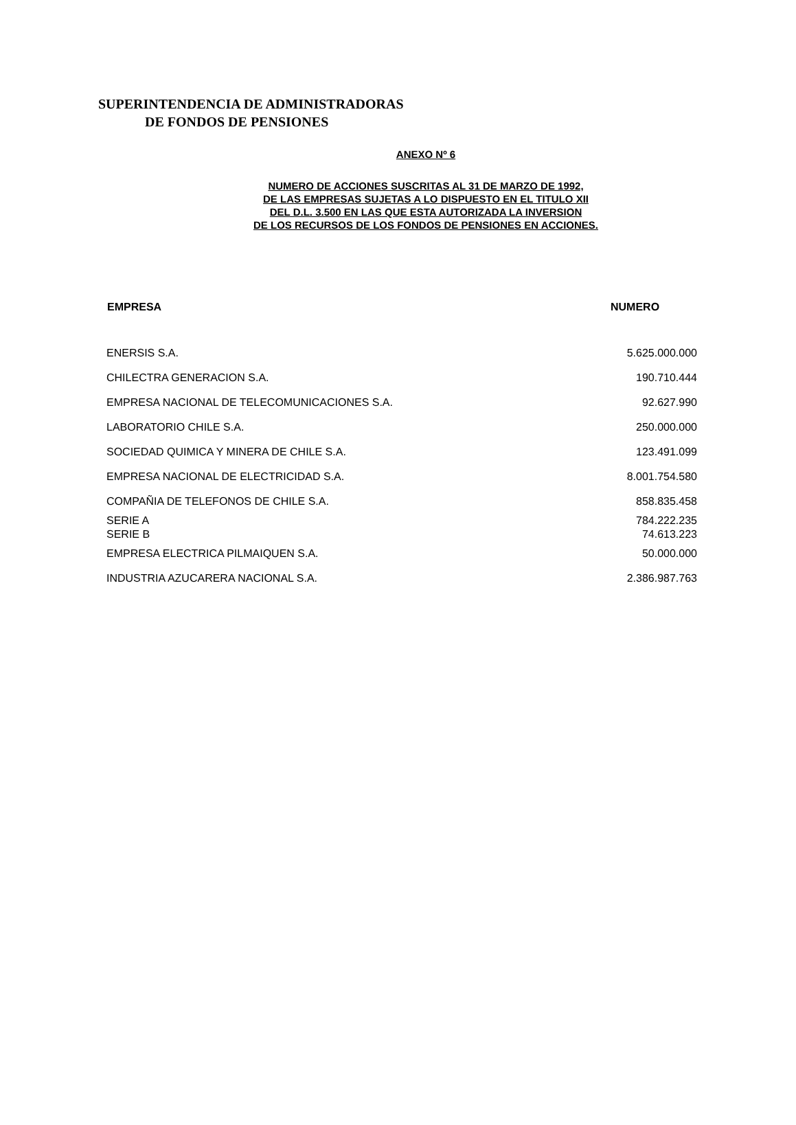SUPERINTENDENCIA DE ADMINISTRADORAS
DE FONDOS DE PENSIONES
ANEXO Nº 6
NUMERO DE ACCIONES SUSCRITAS AL 31 DE MARZO DE 1992,
DE LAS EMPRESAS SUJETAS A LO DISPUESTO EN EL TITULO XII
DEL D.L. 3.500 EN LAS QUE ESTA AUTORIZADA LA INVERSION
DE LOS RECURSOS DE LOS FONDOS DE PENSIONES EN ACCIONES.
| EMPRESA | NUMERO |
| --- | --- |
| ENERSIS S.A. | 5.625.000.000 |
| CHILECTRA GENERACION S.A. | 190.710.444 |
| EMPRESA NACIONAL DE TELECOMUNICACIONES S.A. | 92.627.990 |
| LABORATORIO CHILE S.A. | 250.000.000 |
| SOCIEDAD QUIMICA Y MINERA DE CHILE S.A. | 123.491.099 |
| EMPRESA NACIONAL DE ELECTRICIDAD S.A. | 8.001.754.580 |
| COMPAÑIA DE TELEFONOS DE CHILE S.A. | 858.835.458 |
| SERIE A | 784.222.235 |
| SERIE B | 74.613.223 |
| EMPRESA ELECTRICA PILMAIQUEN S.A. | 50.000.000 |
| INDUSTRIA AZUCARERA NACIONAL S.A. | 2.386.987.763 |